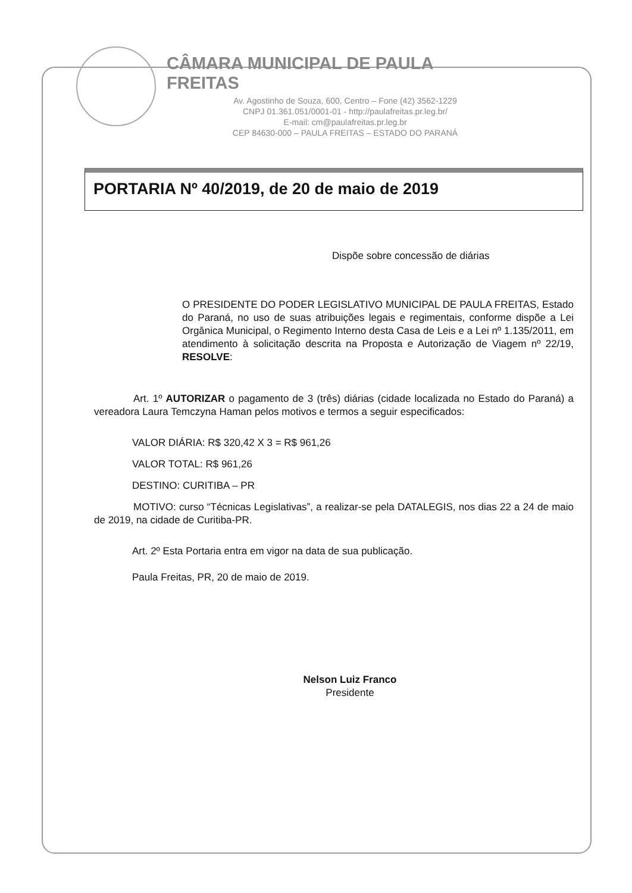CÂMARA MUNICIPAL DE PAULA FREITAS
Av. Agostinho de Souza, 600, Centro – Fone (42) 3562-1229
CNPJ 01.361.051/0001-01 - http://paulafreitas.pr.leg.br/
E-mail: cm@paulafreitas.pr.leg.br
CEP 84630-000 – PAULA FREITAS – ESTADO DO PARANÁ
PORTARIA Nº 40/2019, de 20 de maio de 2019
Dispõe sobre concessão de diárias
O PRESIDENTE DO PODER LEGISLATIVO MUNICIPAL DE PAULA FREITAS, Estado do Paraná, no uso de suas atribuições legais e regimentais, conforme dispõe a Lei Orgânica Municipal, o Regimento Interno desta Casa de Leis e a Lei nº 1.135/2011, em atendimento à solicitação descrita na Proposta e Autorização de Viagem nº 22/19, RESOLVE:
Art. 1º AUTORIZAR o pagamento de 3 (três) diárias (cidade localizada no Estado do Paraná) a vereadora Laura Temczyna Haman pelos motivos e termos a seguir especificados:
VALOR DIÁRIA: R$ 320,42 X 3 = R$ 961,26
VALOR TOTAL: R$ 961,26
DESTINO: CURITIBA – PR
MOTIVO: curso “Técnicas Legislativas”, a realizar-se pela DATALEGIS, nos dias 22 a 24 de maio de 2019, na cidade de Curitiba-PR.
Art. 2º Esta Portaria entra em vigor na data de sua publicação.
Paula Freitas, PR, 20 de maio de 2019.
Nelson Luiz Franco
Presidente